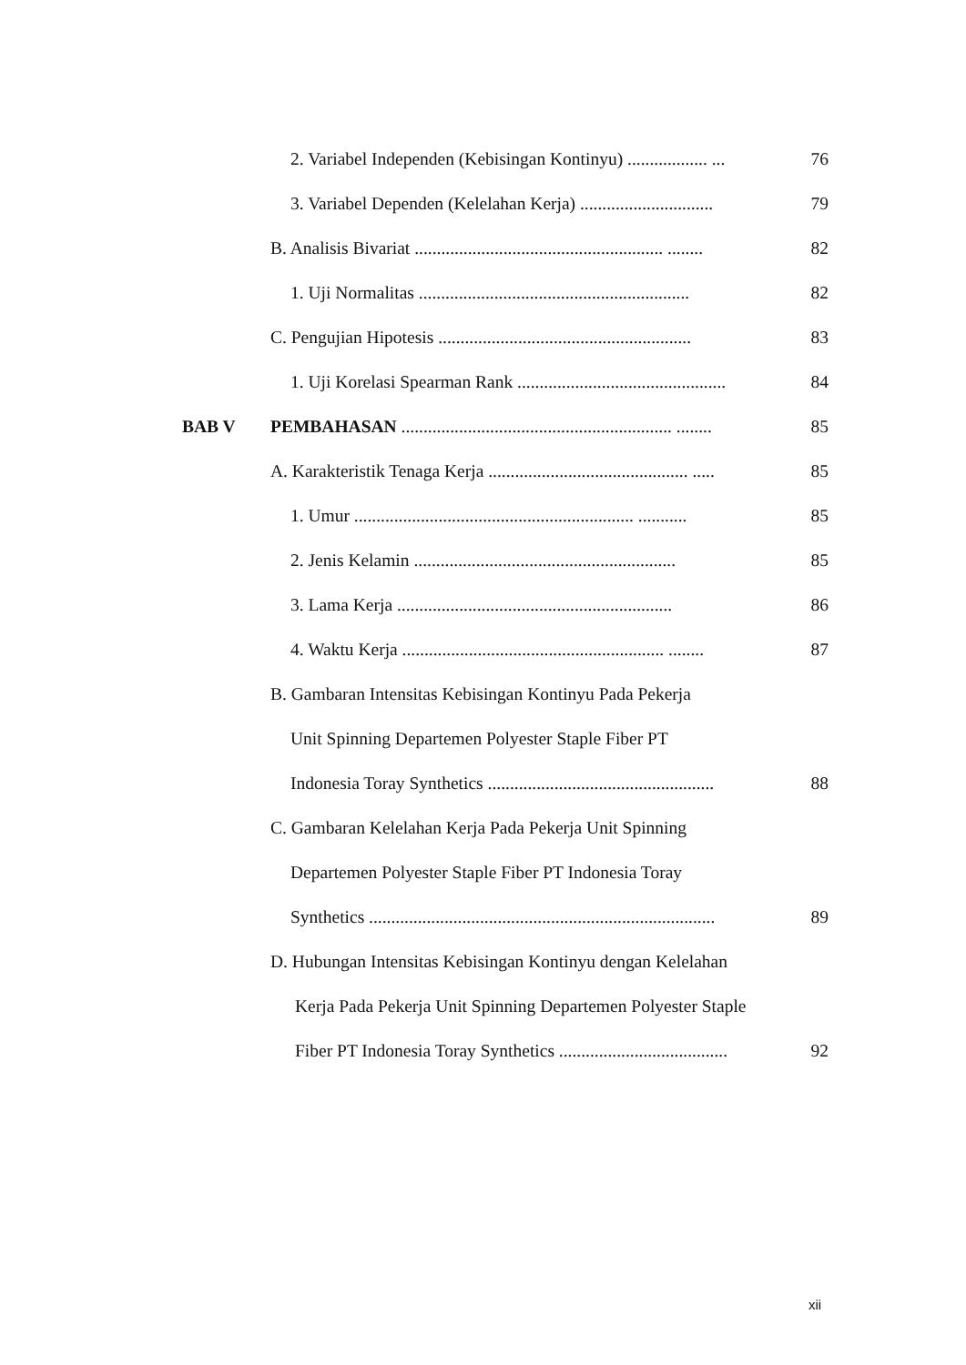2. Variabel Independen (Kebisingan Kontinyu) .................. ... 76
3. Variabel Dependen (Kelelahan Kerja) .............................. 79
B. Analisis Bivariat ........................................................ ........ 82
1. Uji Normalitas ............................................................. 82
C. Pengujian Hipotesis ......................................................... 83
1. Uji Korelasi Spearman Rank ............................................... 84
BAB V PEMBAHASAN ............................................................. ........ 85
A. Karakteristik Tenaga Kerja ............................................. ..... 85
1. Umur ............................................................... ........... 85
2. Jenis Kelamin ........................................................... 85
3. Lama Kerja .............................................................. 86
4. Waktu Kerja ........................................................... ........ 87
B. Gambaran Intensitas Kebisingan Kontinyu Pada Pekerja
Unit Spinning Departemen Polyester Staple Fiber PT
Indonesia Toray Synthetics ................................................... 88
C. Gambaran Kelelahan Kerja Pada Pekerja Unit Spinning
Departemen Polyester Staple Fiber PT Indonesia Toray
Synthetics .............................................................................. 89
D. Hubungan Intensitas Kebisingan Kontinyu dengan Kelelahan
Kerja Pada Pekerja Unit Spinning Departemen Polyester Staple
Fiber PT Indonesia Toray Synthetics ...................................... 92
xii